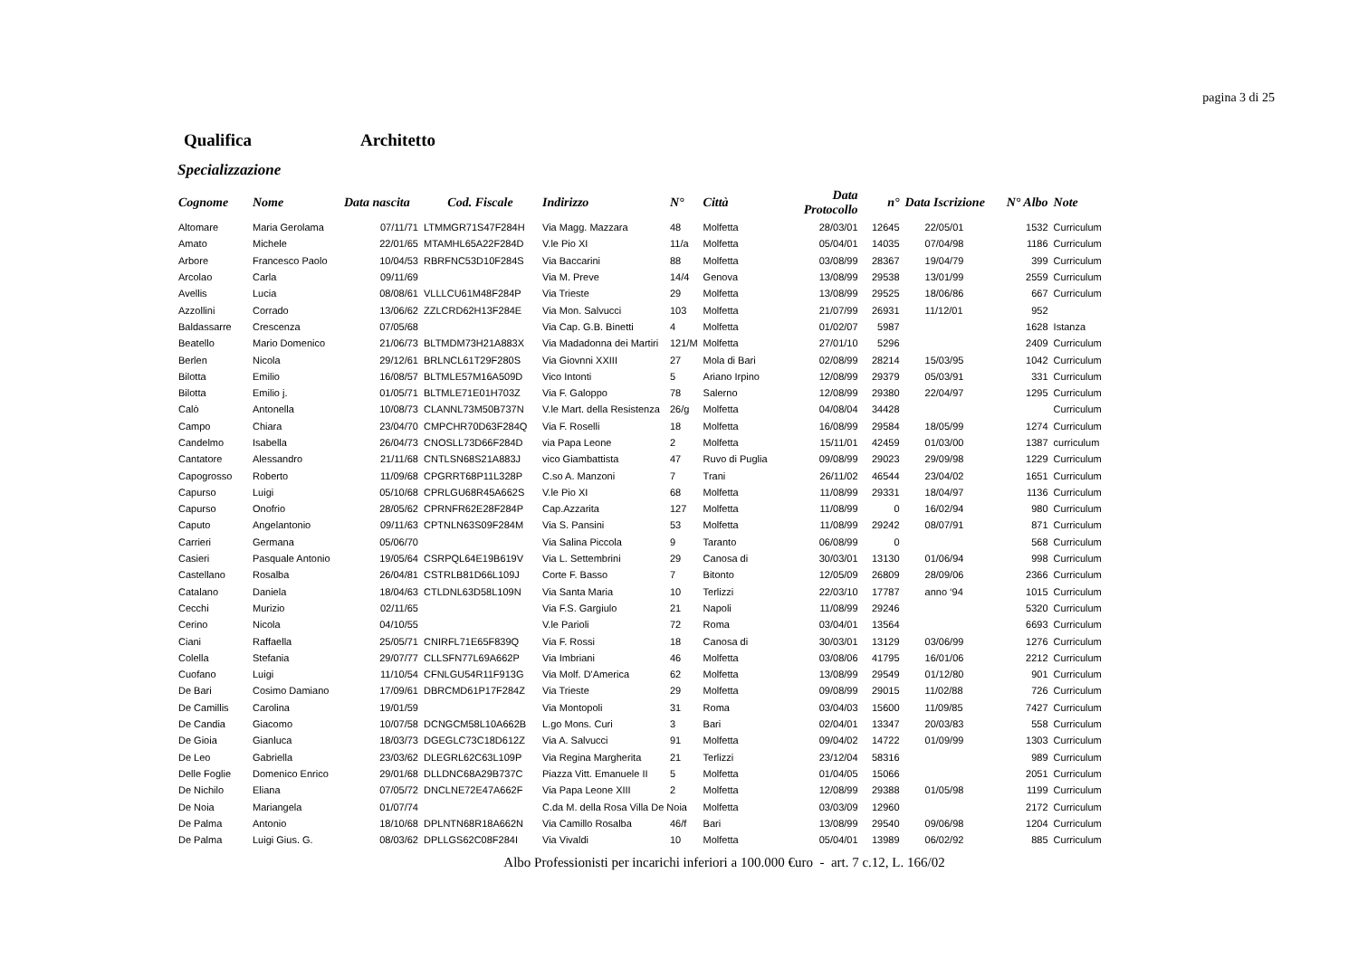pagina 3 di 25
Qualifica Architetto
Specializzazione
| Cognome | Nome | Data nascita | Cod. Fiscale | Indirizzo | N° | Città | Data Protocollo | n° | Data Iscrizione | N° Albo | Note |
| --- | --- | --- | --- | --- | --- | --- | --- | --- | --- | --- | --- |
| Altomare | Maria Gerolama | 07/11/71 | LTMMGR71S47F284H | Via Magg. Mazzara | 48 | Molfetta | 28/03/01 | 12645 | 22/05/01 | 1532 | Curriculum |
| Amato | Michele | 22/01/65 | MTAMHL65A22F284D | V.le Pio XI | 11/a | Molfetta | 05/04/01 | 14035 | 07/04/98 | 1186 | Curriculum |
| Arbore | Francesco Paolo | 10/04/53 | RBRFNC53D10F284S | Via Baccarini | 88 | Molfetta | 03/08/99 | 28367 | 19/04/79 | 399 | Curriculum |
| Arcolao | Carla | 09/11/69 | | Via M. Preve | 14/4 | Genova | 13/08/99 | 29538 | 13/01/99 | 2559 | Curriculum |
| Avellis | Lucia | 08/08/61 | VLLLCU61M48F284P | Via Trieste | 29 | Molfetta | 13/08/99 | 29525 | 18/06/86 | 667 | Curriculum |
| Azzollini | Corrado | 13/06/62 | ZZLCRD62H13F284E | Via Mon. Salvucci | 103 | Molfetta | 21/07/99 | 26931 | 11/12/01 | 952 | |
| Baldassarre | Crescenza | 07/05/68 | | Via Cap. G.B. Binetti | 4 | Molfetta | 01/02/07 | 5987 | | 1628 | Istanza |
| Beatello | Mario Domenico | 21/06/73 | BLTMDM73H21A883X | Via Madadonna dei Martiri | 121/M | Molfetta | 27/01/10 | 5296 | | 2409 | Curriculum |
| Berlen | Nicola | 29/12/61 | BRLNCL61T29F280S | Via Giovnni XXIII | 27 | Mola di Bari | 02/08/99 | 28214 | 15/03/95 | 1042 | Curriculum |
| Bilotta | Emilio | 16/08/57 | BLTMLE57M16A509D | Vico Intonti | 5 | Ariano Irpino | 12/08/99 | 29379 | 05/03/91 | 331 | Curriculum |
| Bilotta | Emilio j. | 01/05/71 | BLTMLE71E01H703Z | Via F. Galoppo | 78 | Salerno | 12/08/99 | 29380 | 22/04/97 | 1295 | Curriculum |
| Calò | Antonella | 10/08/73 | CLANNL73M50B737N | V.le Mart. della Resistenza | 26/g | Molfetta | 04/08/04 | 34428 | | | Curriculum |
| Campo | Chiara | 23/04/70 | CMPCHR70D63F284Q | Via F. Roselli | 18 | Molfetta | 16/08/99 | 29584 | 18/05/99 | 1274 | Curriculum |
| Candelmo | Isabella | 26/04/73 | CNOSLL73D66F284D | via Papa Leone | 2 | Molfetta | 15/11/01 | 42459 | 01/03/00 | 1387 | curriculum |
| Cantatore | Alessandro | 21/11/68 | CNTLSN68S21A883J | vico Giambattista | 47 | Ruvo di Puglia | 09/08/99 | 29023 | 29/09/98 | 1229 | Curriculum |
| Capogrosso | Roberto | 11/09/68 | CPGRRT68P11L328P | C.so A. Manzoni | 7 | Trani | 26/11/02 | 46544 | 23/04/02 | 1651 | Curriculum |
| Capurso | Luigi | 05/10/68 | CPRLGU68R45A662S | V.le Pio XI | 68 | Molfetta | 11/08/99 | 29331 | 18/04/97 | 1136 | Curriculum |
| Capurso | Onofrio | 28/05/62 | CPRNFR62E28F284P | Cap.Azzarita | 127 | Molfetta | 11/08/99 | 0 | 16/02/94 | 980 | Curriculum |
| Caputo | Angelantonio | 09/11/63 | CPTNLN63S09F284M | Via S. Pansini | 53 | Molfetta | 11/08/99 | 29242 | 08/07/91 | 871 | Curriculum |
| Carrieri | Germana | 05/06/70 | | Via Salina Piccola | 9 | Taranto | 06/08/99 | 0 | | 568 | Curriculum |
| Casieri | Pasquale Antonio | 19/05/64 | CSRPQL64E19B619V | Via L. Settembrini | 29 | Canosa di | 30/03/01 | 13130 | 01/06/94 | 998 | Curriculum |
| Castellano | Rosalba | 26/04/81 | CSTRLB81D66L109J | Corte F. Basso | 7 | Bitonto | 12/05/09 | 26809 | 28/09/06 | 2366 | Curriculum |
| Catalano | Daniela | 18/04/63 | CTLDNL63D58L109N | Via Santa Maria | 10 | Terlizzi | 22/03/10 | 17787 | anno ‘94 | 1015 | Curriculum |
| Cecchi | Murizio | 02/11/65 | | Via F.S. Gargiulo | 21 | Napoli | 11/08/99 | 29246 | | 5320 | Curriculum |
| Cerino | Nicola | 04/10/55 | | V.le Parioli | 72 | Roma | 03/04/01 | 13564 | | 6693 | Curriculum |
| Ciani | Raffaella | 25/05/71 | CNIRFL71E65F839Q | Via F. Rossi | 18 | Canosa di | 30/03/01 | 13129 | 03/06/99 | 1276 | Curriculum |
| Colella | Stefania | 29/07/77 | CLLSFN77L69A662P | Via Imbriani | 46 | Molfetta | 03/08/06 | 41795 | 16/01/06 | 2212 | Curriculum |
| Cuofano | Luigi | 11/10/54 | CFNLGU54R11F913G | Via Molf. D'America | 62 | Molfetta | 13/08/99 | 29549 | 01/12/80 | 901 | Curriculum |
| De Bari | Cosimo Damiano | 17/09/61 | DBRCMD61P17F284Z | Via Trieste | 29 | Molfetta | 09/08/99 | 29015 | 11/02/88 | 726 | Curriculum |
| De Camillis | Carolina | 19/01/59 | | Via Montopoli | 31 | Roma | 03/04/03 | 15600 | 11/09/85 | 7427 | Curriculum |
| De Candia | Giacomo | 10/07/58 | DCNGCM58L10A662B | L.go Mons. Curi | 3 | Bari | 02/04/01 | 13347 | 20/03/83 | 558 | Curriculum |
| De Gioia | Gianluca | 18/03/73 | DGEGLC73C18D612Z | Via A. Salvucci | 91 | Molfetta | 09/04/02 | 14722 | 01/09/99 | 1303 | Curriculum |
| De Leo | Gabriella | 23/03/62 | DLEGRL62C63L109P | Via Regina Margherita | 21 | Terlizzi | 23/12/04 | 58316 | | 989 | Curriculum |
| Delle Foglie | Domenico Enrico | 29/01/68 | DLLDNC68A29B737C | Piazza Vitt. Emanuele II | 5 | Molfetta | 01/04/05 | 15066 | | 2051 | Curriculum |
| De Nichilo | Eliana | 07/05/72 | DNCLNE72E47A662F | Via Papa Leone XIII | 2 | Molfetta | 12/08/99 | 29388 | 01/05/98 | 1199 | Curriculum |
| De Noia | Mariangela | 01/07/74 | | C.da M. della Rosa Villa De Noia | | Molfetta | 03/03/09 | 12960 | | 2172 | Curriculum |
| De Palma | Antonio | 18/10/68 | DPLNTN68R18A662N | Via Camillo Rosalba | 46/f | Bari | 13/08/99 | 29540 | 09/06/98 | 1204 | Curriculum |
| De Palma | Luigi Gius. G. | 08/03/62 | DPLLGS62C08F284I | Via Vivaldi | 10 | Molfetta | 05/04/01 | 13989 | 06/02/92 | 885 | Curriculum |
Albo Professionisti per incarichi inferiori a 100.000 €uro - art. 7 c.12, L. 166/02